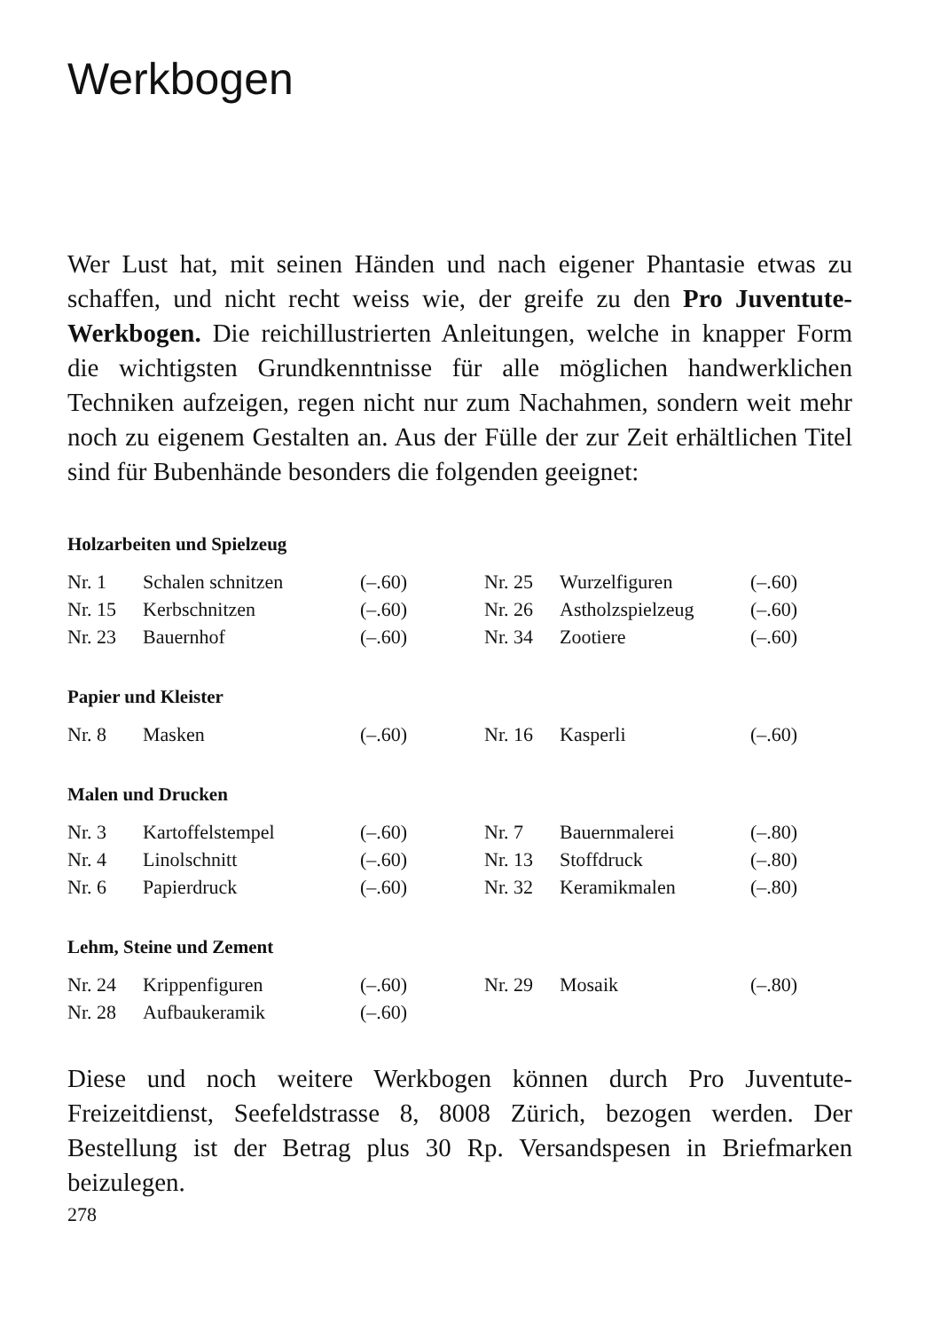Werkbogen
Wer Lust hat, mit seinen Händen und nach eigener Phantasie etwas zu schaffen, und nicht recht weiss wie, der greife zu den Pro Juventute-Werkbogen. Die reichillustrierten Anleitungen, welche in knapper Form die wichtigsten Grundkenntnisse für alle möglichen handwerklichen Techniken aufzeigen, regen nicht nur zum Nachahmen, sondern weit mehr noch zu eigenem Gestalten an. Aus der Fülle der zur Zeit erhältlichen Titel sind für Bubenhände besonders die folgenden geeignet:
Holzarbeiten und Spielzeug
| Nr. 1 | Schalen schnitzen | (–.60) | Nr. 25 | Wurzelfiguren | (–.60) |
| Nr. 15 | Kerbschnitzen | (–.60) | Nr. 26 | Astholzspielzeug | (–.60) |
| Nr. 23 | Bauernhof | (–.60) | Nr. 34 | Zootiere | (–.60) |
Papier und Kleister
| Nr. 8 | Masken | (–.60) | Nr. 16 | Kasperli | (–.60) |
Malen und Drucken
| Nr. 3 | Kartoffelstempel | (–.60) | Nr. 7 | Bauernmalerei | (–.80) |
| Nr. 4 | Linolschnitt | (–.60) | Nr. 13 | Stoffdruck | (–.80) |
| Nr. 6 | Papierdruck | (–.60) | Nr. 32 | Keramikmalen | (–.80) |
Lehm, Steine und Zement
| Nr. 24 | Krippenfiguren | (–.60) | Nr. 29 | Mosaik | (–.80) |
| Nr. 28 | Aufbaukeramik | (–.60) | | | |
Diese und noch weitere Werkbogen können durch Pro Juventute-Freizeitdienst, Seefeldstrasse 8, 8008 Zürich, bezogen werden. Der Bestellung ist der Betrag plus 30 Rp. Versandspesen in Briefmarken beizulegen.
278